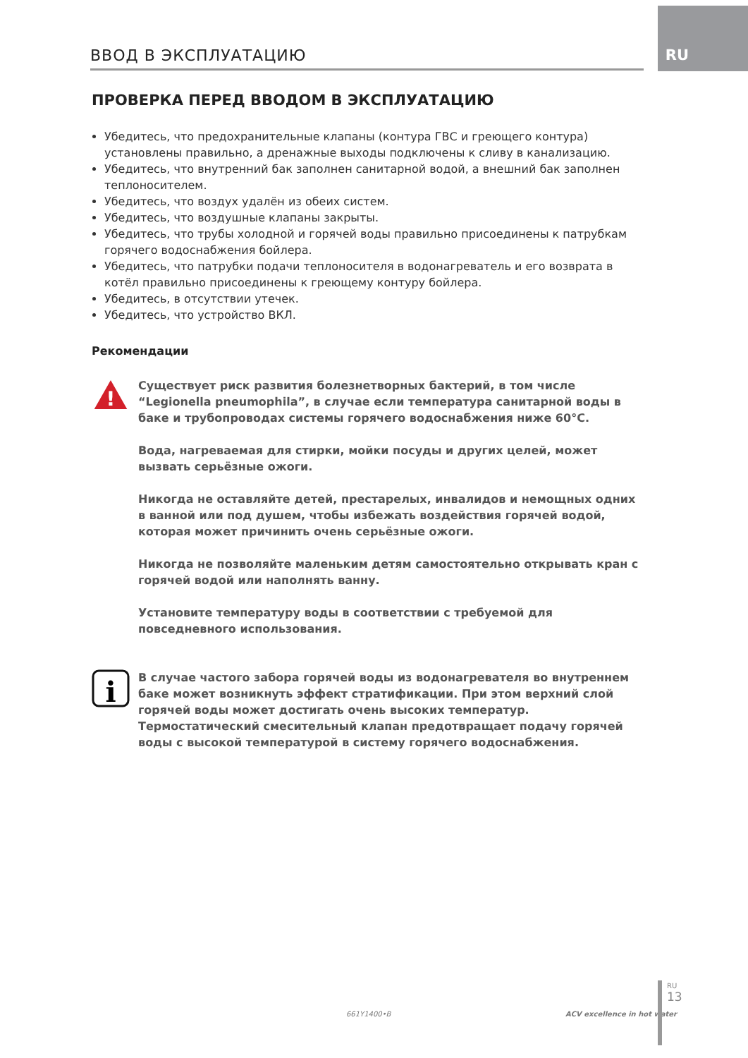RU ВВОД В ЭКСПЛУАТАЦИЮ
ПРОВЕРКА ПЕРЕД ВВОДОМ В ЭКСПЛУАТАЦИЮ
Убедитесь, что предохранительные клапаны (контура ГВС и греющего контура) установлены правильно, а дренажные выходы подключены к сливу в канализацию.
Убедитесь, что внутренний бак заполнен санитарной водой, а внешний бак заполнен теплоносителем.
Убедитесь, что воздух удалён из обеих систем.
Убедитесь, что воздушные клапаны закрыты.
Убедитесь, что трубы холодной и горячей воды правильно присоединены к патрубкам горячего водоснабжения бойлера.
Убедитесь, что патрубки подачи теплоносителя в водонагреватель и его возврата в котёл правильно присоединены к греющему контуру бойлера.
Убедитесь, в отсутствии утечек.
Убедитесь, что устройство ВКЛ.
Рекомендации
!
Существует риск развития болезнетворных бактерий, в том числе “Legionella pneumophila”, в случае если температура санитарной воды в баке и трубопроводах системы горячего водоснабжения ниже 60°C.
Вода, нагреваемая для стирки, мойки посуды и других целей, может вызвать серьёзные ожоги.
Никогда не оставляйте детей, престарелых, инвалидов и немощных одних в ванной или под душем, чтобы избежать воздействия горячей водой, которая может причинить очень серьёзные ожоги.
Никогда не позволяйте маленьким детям самостоятельно открывать кран с горячей водой или наполнять ванну.
Установите температуру воды в соответствии с требуемой для повседневного использования.
i
В случае частого забора горячей воды из водонагревателя во внутреннем баке может возникнуть эффект стратификации. При этом верхний слой горячей воды может достигать очень высоких температур.
Термостатический смесительный клапан предотвращает подачу горячей воды с высокой температурой в систему горячего водоснабжения.
661Y1400•B ACV excellence in hot water
RU
13